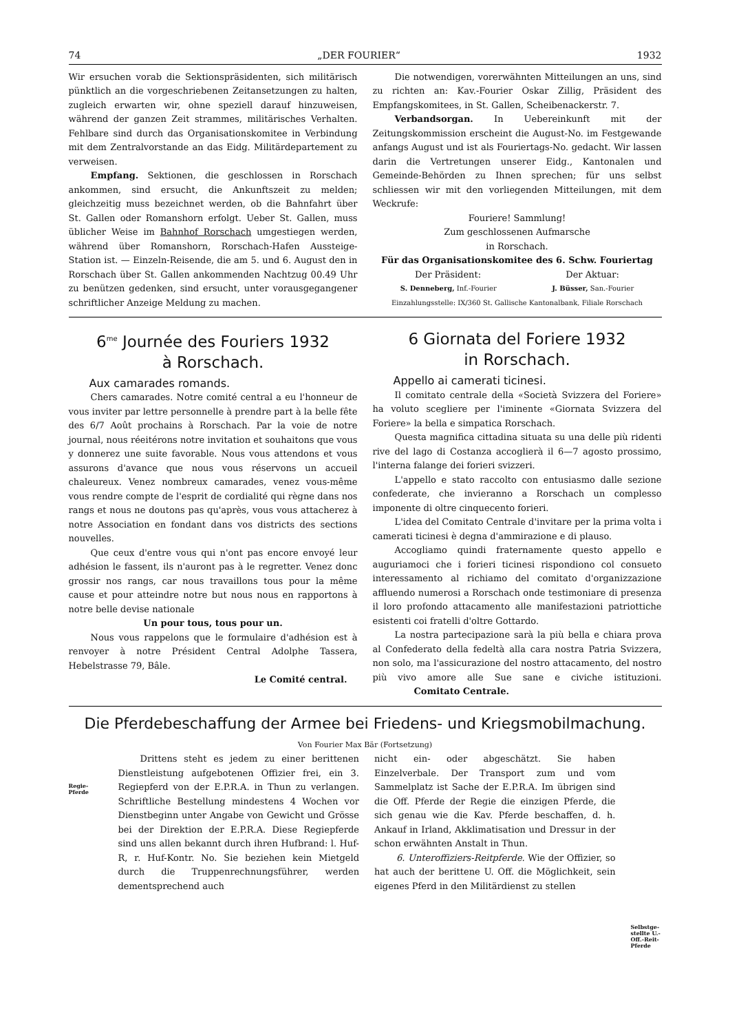74 „DER FOURIER“1932
Wir ersuchen vorab die Sektionspräsidenten, sich militärisch pünktlich an die vorgeschriebenen Zeitansetzungen zu halten, zugleich erwarten wir, ohne speziell darauf hinzuweisen, während der ganzen Zeit strammes, militärisches Verhalten. Fehlbare sind durch das Organisationskomitee in Verbindung mit dem Zentralvorstande an das Eidg. Militärdepartement zu verweisen.
Empfang. Sektionen, die geschlossen in Rorschach ankommen, sind ersucht, die Ankunftszeit zu melden; gleichzeitig muss bezeichnet werden, ob die Bahnfahrt über St. Gallen oder Romanshorn erfolgt. Ueber St. Gallen, muss üblicher Weise im Bahnhof Rorschach umgestiegen werden, während über Romanshorn, Rorschach-Hafen Aussteige-Station ist. — Einzeln-Reisende, die am 5. und 6. August den in Rorschach über St. Gallen ankommenden Nachtzug 00.49 Uhr zu benützen gedenken, sind ersucht, unter vorausgegangener schriftlicher Anzeige Meldung zu machen.
Die notwendigen, vorerwähnten Mitteilungen an uns, sind zu richten an: Kav.-Fourier Oskar Zillig, Präsident des Empfangskomitees, in St. Gallen, Scheibenackerstr. 7.
Verbandsorgan. In Uebereinkunft mit der Zeitungskommission erscheint die August-No. im Festgewande anfangs August und ist als Fouriertags-No. gedacht. Wir lassen darin die Vertretungen unserer Eidg., Kantonalen und Gemeinde-Behörden zu Ihnen sprechen; für uns selbst schliessen wir mit den vorliegenden Mitteilungen, mit dem Weckrufe:
Fouriere! Sammlung!
Zum geschlossenen Aufmarsche
in Rorschach.
Für das Organisationskomitee des 6. Schw. Fouriertag
Der Präsident: Der Aktuar:
S. Denneberg, Inf.-Fourier J. Büsser, San.-Fourier
Einzahlungsstelle: IX/360 St. Gallische Kantonalbank, Filiale Rorschach
6<sup>me</sup> Journée des Fouriers 1932
à Rorschach.
Aux camarades romands.
Chers camarades. Notre comité central a eu l'honneur de vous inviter par lettre personnelle à prendre part à la belle fête des 6/7 Août prochains à Rorschach. Par la voie de notre journal, nous réeitérons notre invitation et souhaitons que vous y donnerez une suite favorable. Nous vous attendons et vous assurons d'avance que nous vous réservons un accueil chaleureux. Venez nombreux camarades, venez vous-même vous rendre compte de l'esprit de cordialité qui règne dans nos rangs et nous ne doutons pas qu'après, vous vous attacherez à notre Association en fondant dans vos districts des sections nouvelles.
Que ceux d'entre vous qui n'ont pas encore envoyé leur adhésion le fassent, ils n'auront pas à le regretter. Venez donc grossir nos rangs, car nous travaillons tous pour la même cause et pour atteindre notre but nous nous en rapportons à notre belle devise nationale
Un pour tous, tous pour un.
Nous vous rappelons que le formulaire d'adhésion est à renvoyer à notre Président Central Adolphe Tassera, Hebelstrasse 79, Bâle.
Le Comité central.
6 Giornata del Foriere 1932
in Rorschach.
Appello ai camerati ticinesi.
Il comitato centrale della «Società Svizzera del Foriere» ha voluto scegliere per l'iminente «Giornata Svizzera del Foriere» la bella e simpatica Rorschach.
Questa magnifica cittadina situata su una delle più ridenti rive del lago di Costanza accoglierà il 6—7 agosto prossimo, l'interna falange dei forieri svizzeri.
L'appello e stato raccolto con entusiasmo dalle sezione confederate, che invieranno a Rorschach un complesso imponente di oltre cinquecento forieri.
L'idea del Comitato Centrale d'invitare per la prima volta i camerati ticinesi è degna d'ammirazione e di plauso.
Accogliamo quindi fraternamente questo appello e auguriamoci che i forieri ticinesi rispondiono col consueto interessamento al richiamo del comitato d'organizzazione affluendo numerosi a Rorschach onde testimoniare di presenza il loro profondo attacamento alle manifestazioni patriottiche esistenti coi fratelli d'oltre Gottardo.
La nostra partecipazione sarà la più bella e chiara prova al Confederato della fedeltà alla cara nostra Patria Svizzera, non solo, ma l'assicurazione del nostro attacamento, del nostro più vivo amore alle Sue sane e civiche istituzioni. Comitato Centrale.
Die Pferdebeschaffung der Armee bei Friedens- und Kriegsmobilmachung.
Von Fourier Max Bär (Fortsetzung)
Regie-
Pferde
Drittens steht es jedem zu einer berittenen Dienstleistung aufgebotenen Offizier frei, ein 3. Regiepferd von der E.P.R.A. in Thun zu verlangen. Schriftliche Bestellung mindestens 4 Wochen vor Dienstbeginn unter Angabe von Gewicht und Grösse bei der Direktion der E.P.R.A. Diese Regiepferde sind uns allen bekannt durch ihren Hufbrand: l. Huf-R, r. Huf-Kontr. No. Sie beziehen kein Mietgeld durch die Truppenrechnungsführer, werden dementsprechend auch
nicht ein- oder abgeschätzt. Sie haben Einzelverbale. Der Transport zum und vom Sammelplatz ist Sache der E.P.R.A. Im übrigen sind die Off. Pferde der Regie die einzigen Pferde, die sich genau wie die Kav. Pferde beschaffen, d. h. Ankauf in Irland, Akklimatisation und Dressur in der schon erwähnten Anstalt in Thun.
6. Unteroffiziers-Reitpferde. Wie der Offizier, so hat auch der berittene U. Off. die Möglichkeit, sein eigenes Pferd in den Militärdienst zu stellen
Selbstge-
stellte U.-
Off.-Reit-
Pferde